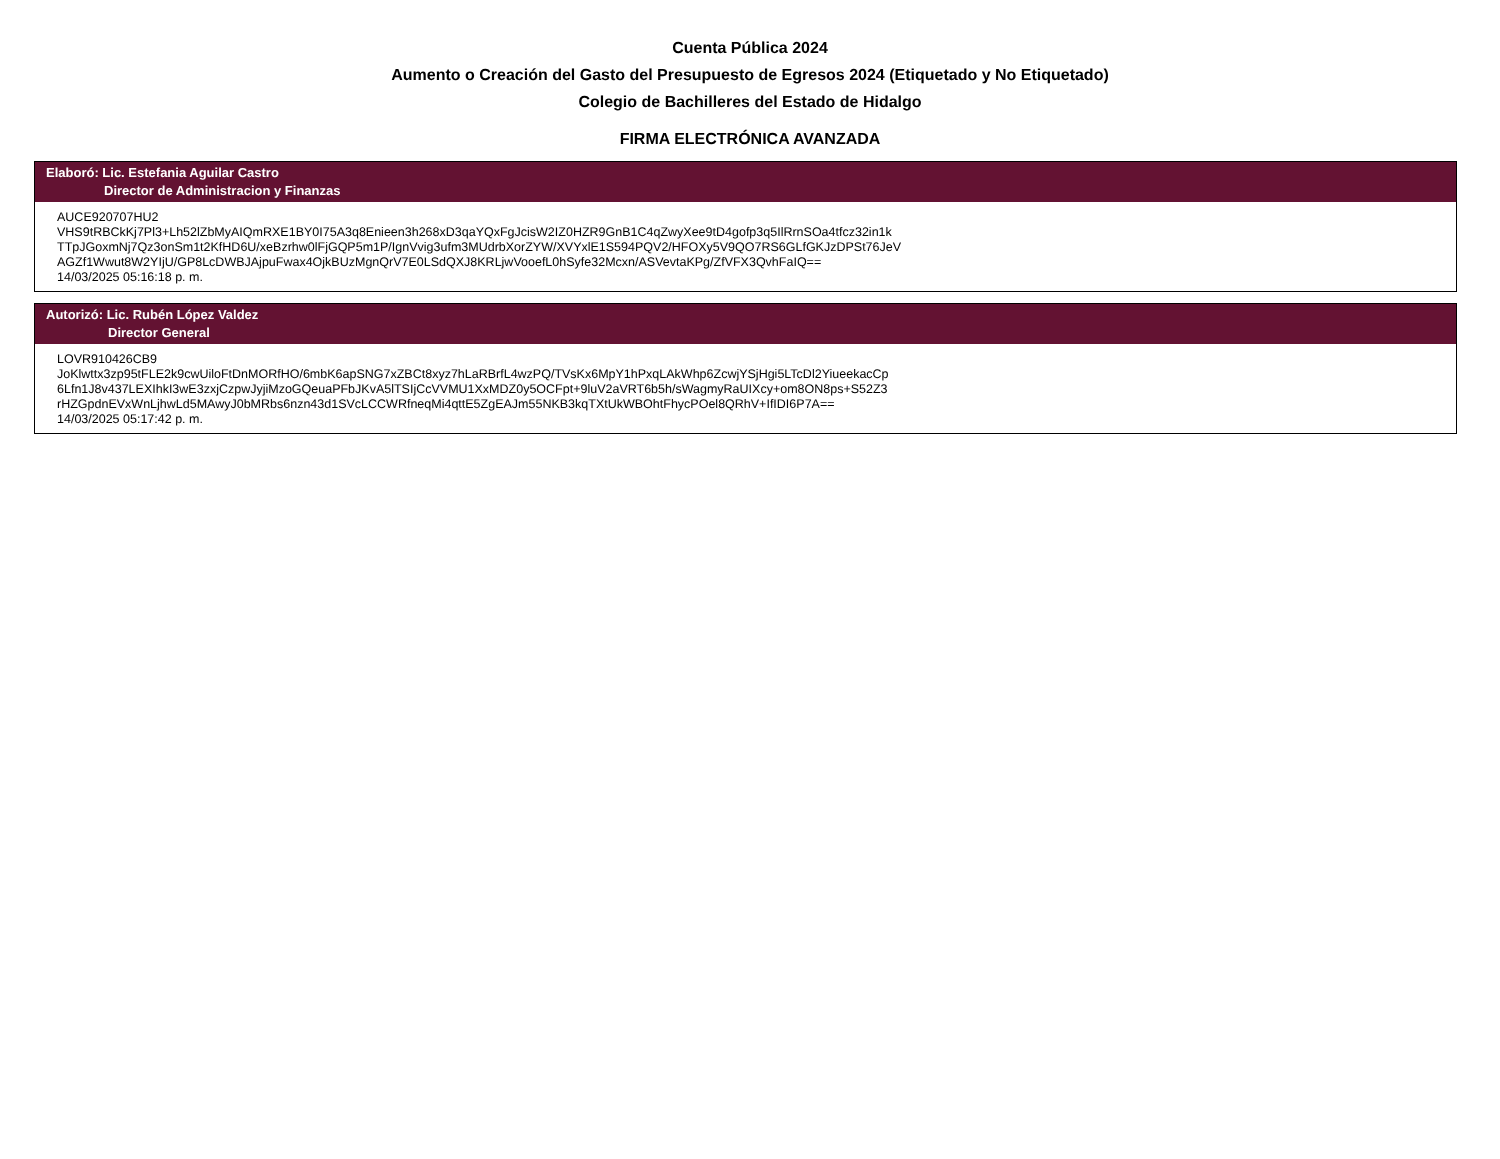Cuenta Pública 2024
Aumento o Creación del Gasto del Presupuesto de Egresos 2024 (Etiquetado y No Etiquetado)
Colegio de Bachilleres del Estado de Hidalgo
FIRMA ELECTRÓNICA AVANZADA
Elaboró: Lic. Estefania Aguilar Castro
Director de Administracion y Finanzas
AUCE920707HU2
VHS9tRBCkKj7Pl3+Lh52lZbMyAIQmRXE1BY0I75A3q8Enieen3h268xD3qaYQxFgJcisW2IZ0HZR9GnB1C4qZwyXee9tD4gofp3q5IlRrnSOa4tfcz32in1k
TTpJGoxmNj7Qz3onSm1t2KfHD6U/xeBzrhw0lFjGQP5m1P/IgnVvig3ufm3MUdrbXorZYW/XVYxlE1S594PQV2/HFOXy5V9QO7RS6GLfGKJzDPSt76JeV
AGZf1Wwut8W2YIjU/GP8LcDWBJAjpuFwax4OjkBUzMgnQrV7E0LSdQXJ8KRLjwVooefL0hSyfe32Mcxn/ASVevtaKPg/ZfVFX3QvhFaIQ==
14/03/2025 05:16:18 p. m.
Autorizó: Lic. Rubén López Valdez
Director General
LOVR910426CB9
JoKlwttx3zp95tFLE2k9cwUiloFtDnMORfHO/6mbK6apSNG7xZBCt8xyz7hLaRBrfL4wzPQ/TVsKx6MpY1hPxqLAkWhp6ZcwjYSjHgi5LTcDl2YiueekacCp
6Lfn1J8v437LEXIhkI3wE3zxjCzpwJyjiMzoGQeuaPFbJKvA5lTSIjCcVVMU1XxMDZ0y5OCFpt+9luV2aVRT6b5h/sWagmyRaUIXcy+om8ON8ps+S52Z3
rHZGpdnEVxWnLjhwLd5MAwyJ0bMRbs6nzn43d1SVcLCCWRfneqMi4qttE5ZgEAJm55NKB3kqTXtUkWBOhtFhycPOel8QRhV+IfIDI6P7A==
14/03/2025 05:17:42 p. m.